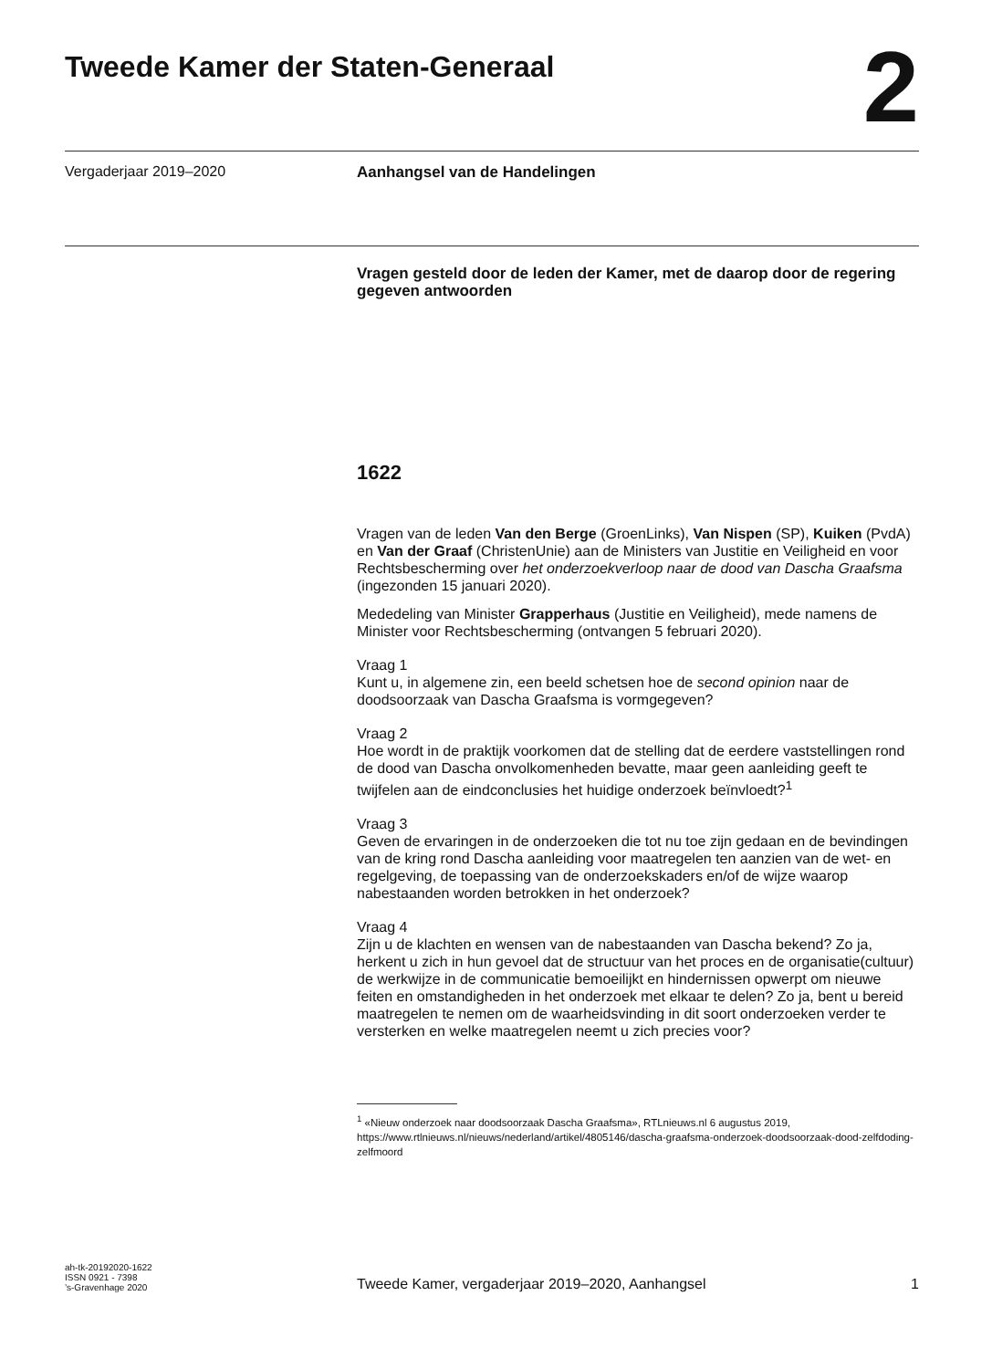Tweede Kamer der Staten-Generaal
2
Vergaderjaar 2019–2020
Aanhangsel van de Handelingen
Vragen gesteld door de leden der Kamer, met de daarop door de regering gegeven antwoorden
1622
Vragen van de leden Van den Berge (GroenLinks), Van Nispen (SP), Kuiken (PvdA) en Van der Graaf (ChristenUnie) aan de Ministers van Justitie en Veiligheid en voor Rechtsbescherming over het onderzoekverloop naar de dood van Dascha Graafsma (ingezonden 15 januari 2020).
Mededeling van Minister Grapperhaus (Justitie en Veiligheid), mede namens de Minister voor Rechtsbescherming (ontvangen 5 februari 2020).
Vraag 1
Kunt u, in algemene zin, een beeld schetsen hoe de second opinion naar de doodsoorzaak van Dascha Graafsma is vormgegeven?
Vraag 2
Hoe wordt in de praktijk voorkomen dat de stelling dat de eerdere vaststellingen rond de dood van Dascha onvolkomenheden bevatte, maar geen aanleiding geeft te twijfelen aan de eindconclusies het huidige onderzoek beïnvloedt?<sup>1</sup>
Vraag 3
Geven de ervaringen in de onderzoeken die tot nu toe zijn gedaan en de bevindingen van de kring rond Dascha aanleiding voor maatregelen ten aanzien van de wet- en regelgeving, de toepassing van de onderzoekskaders en/of de wijze waarop nabestaanden worden betrokken in het onderzoek?
Vraag 4
Zijn u de klachten en wensen van de nabestaanden van Dascha bekend? Zo ja, herkent u zich in hun gevoel dat de structuur van het proces en de organisatie(cultuur) de werkwijze in de communicatie bemoeilijkt en hindernissen opwerpt om nieuwe feiten en omstandigheden in het onderzoek met elkaar te delen? Zo ja, bent u bereid maatregelen te nemen om de waarheidsvinding in dit soort onderzoeken verder te versterken en welke maatregelen neemt u zich precies voor?
<sup>1</sup> «Nieuw onderzoek naar doodsoorzaak Dascha Graafsma», RTLnieuws.nl 6 augustus 2019, https://www.rtlnieuws.nl/nieuws/nederland/artikel/4805146/dascha-graafsma-onderzoek-doodsoorzaak-dood-zelfdoding-zelfmoord
ah-tk-20192020-1622
ISSN 0921 - 7398
’s-Gravenhage 2020
Tweede Kamer, vergaderjaar 2019–2020, Aanhangsel
1